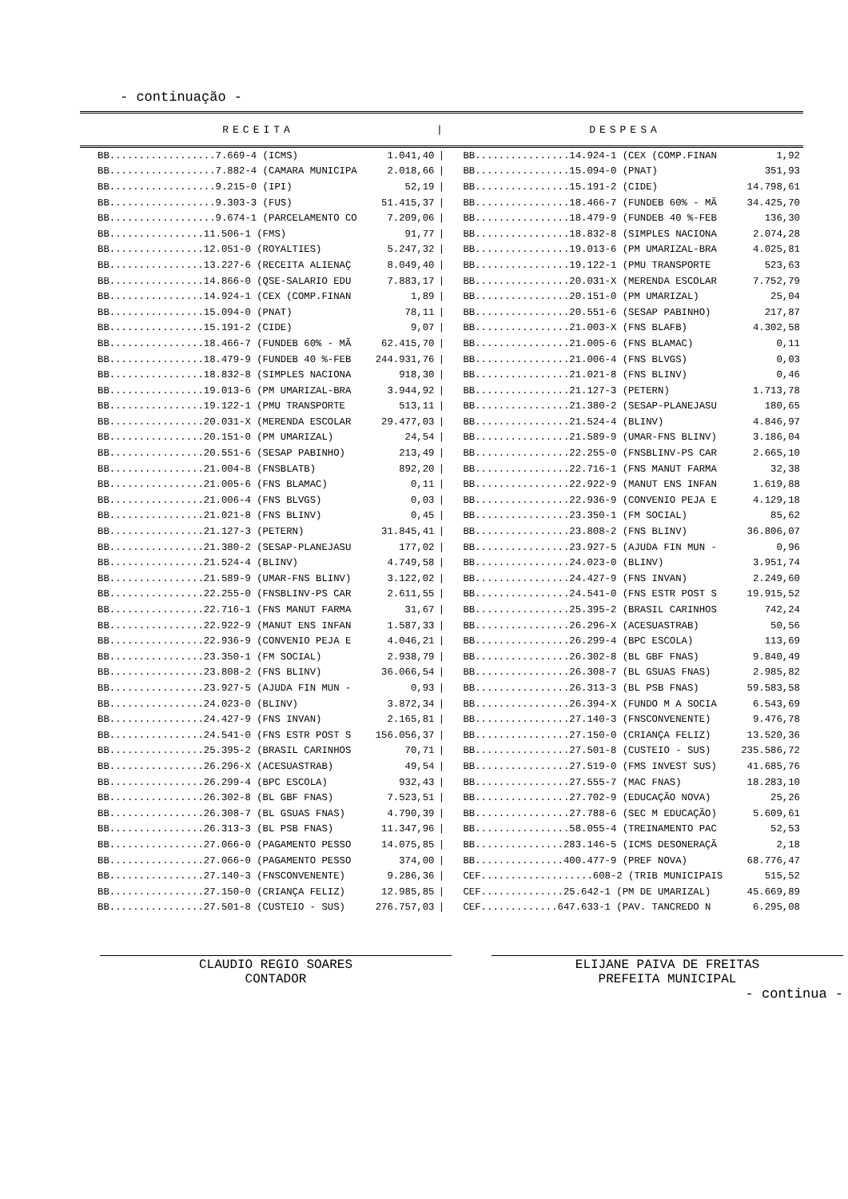- continuação -
| RECEITA | / | DESPESA |
| BB..................7.669-4 (ICMS) | 1.041,40 | / | BB................14.924-1 (CEX (COMP.FINAN | 1,92 |
| BB..................7.882-4 (CAMARA MUNICIPA | 2.018,66 | / | BB................15.094-0 (PNAT) | 351,93 |
| BB..................9.215-0 (IPI) | 52,19 | / | BB................15.191-2 (CIDE) | 14.798,61 |
| BB..................9.303-3 (FUS) | 51.415,37 | / | BB................18.466-7 (FUNDEB 60% - MÃ | 34.425,70 |
| BB..................9.674-1 (PARCELAMENTO CO | 7.209,06 | / | BB................18.479-9 (FUNDEB 40 %-FEB | 136,30 |
| BB................11.506-1 (FMS) | 91,77 | / | BB................18.832-8 (SIMPLES NACIONA | 2.074,28 |
| BB................12.051-0 (ROYALTIES) | 5.247,32 | / | BB................19.013-6 (PM UMARIZAL-BRA | 4.025,81 |
| BB................13.227-6 (RECEITA ALIENAÇ | 8.049,40 | / | BB................19.122-1 (PMU TRANSPORTE | 523,63 |
| BB................14.866-0 (QSE-SALARIO EDU | 7.883,17 | / | BB................20.031-X (MERENDA ESCOLAR | 7.752,79 |
| BB................14.924-1 (CEX (COMP.FINAN | 1,89 | / | BB................20.151-0 (PM UMARIZAL) | 25,04 |
| BB................15.094-0 (PNAT) | 78,11 | / | BB................20.551-6 (SESAP PABINHO) | 217,87 |
| BB................15.191-2 (CIDE) | 9,07 | / | BB................21.003-X (FNS BLAFB) | 4.302,58 |
| BB................18.466-7 (FUNDEB 60% - MÃ | 62.415,70 | / | BB................21.005-6 (FNS BLAMAC) | 0,11 |
| BB................18.479-9 (FUNDEB 40 %-FEB | 244.931,76 | / | BB................21.006-4 (FNS BLVGS) | 0,03 |
| BB................18.832-8 (SIMPLES NACIONA | 918,30 | / | BB................21.021-8 (FNS BLINV) | 0,46 |
| BB................19.013-6 (PM UMARIZAL-BRA | 3.944,92 | / | BB................21.127-3 (PETERN) | 1.713,78 |
| BB................19.122-1 (PMU TRANSPORTE | 513,11 | / | BB................21.380-2 (SESAP-PLANEJASU | 180,65 |
| BB................20.031-X (MERENDA ESCOLAR | 29.477,03 | / | BB................21.524-4 (BLINV) | 4.846,97 |
| BB................20.151-0 (PM UMARIZAL) | 24,54 | / | BB................21.589-9 (UMAR-FNS BLINV) | 3.186,04 |
| BB................20.551-6 (SESAP PABINHO) | 213,49 | / | BB................22.255-0 (FNSBLINV-PS CAR | 2.665,10 |
| BB................21.004-8 (FNSBLATB) | 892,20 | / | BB................22.716-1 (FNS MANUT FARMA | 32,38 |
| BB................21.005-6 (FNS BLAMAC) | 0,11 | / | BB................22.922-9 (MANUT ENS INFAN | 1.619,88 |
| BB................21.006-4 (FNS BLVGS) | 0,03 | / | BB................22.936-9 (CONVENIO PEJA E | 4.129,18 |
| BB................21.021-8 (FNS BLINV) | 0,45 | / | BB................23.350-1 (FM SOCIAL) | 85,62 |
| BB................21.127-3 (PETERN) | 31.845,41 | / | BB................23.808-2 (FNS BLINV) | 36.806,07 |
| BB................21.380-2 (SESAP-PLANEJASU | 177,02 | / | BB................23.927-5 (AJUDA FIN MUN - | 0,96 |
| BB................21.524-4 (BLINV) | 4.749,58 | / | BB................24.023-0 (BLINV) | 3.951,74 |
| BB................21.589-9 (UMAR-FNS BLINV) | 3.122,02 | / | BB................24.427-9 (FNS INVAN) | 2.249,60 |
| BB................22.255-0 (FNSBLINV-PS CAR | 2.611,55 | / | BB................24.541-0 (FNS ESTR POST S | 19.915,52 |
| BB................22.716-1 (FNS MANUT FARMA | 31,67 | / | BB................25.395-2 (BRASIL CARINHOS | 742,24 |
| BB................22.922-9 (MANUT ENS INFAN | 1.587,33 | / | BB................26.296-X (ACESUASTRAB) | 50,56 |
| BB................22.936-9 (CONVENIO PEJA E | 4.046,21 | / | BB................26.299-4 (BPC ESCOLA) | 113,69 |
| BB................23.350-1 (FM SOCIAL) | 2.938,79 | / | BB................26.302-8 (BL GBF FNAS) | 9.840,49 |
| BB................23.808-2 (FNS BLINV) | 36.066,54 | / | BB................26.308-7 (BL GSUAS FNAS) | 2.985,82 |
| BB................23.927-5 (AJUDA FIN MUN - | 0,93 | / | BB................26.313-3 (BL PSB FNAS) | 59.583,58 |
| BB................24.023-0 (BLINV) | 3.872,34 | / | BB................26.394-X (FUNDO M A SOCIA | 6.543,69 |
| BB................24.427-9 (FNS INVAN) | 2.165,81 | / | BB................27.140-3 (FNSCONVENENTE) | 9.476,78 |
| BB................24.541-0 (FNS ESTR POST S | 156.056,37 | / | BB................27.150-0 (CRIANÇA FELIZ) | 13.520,36 |
| BB................25.395-2 (BRASIL CARINHOS | 70,71 | / | BB................27.501-8 (CUSTEIO - SUS) | 235.586,72 |
| BB................26.296-X (ACESUASTRAB) | 49,54 | / | BB................27.519-0 (FMS INVEST SUS) | 41.685,76 |
| BB................26.299-4 (BPC ESCOLA) | 932,43 | / | BB................27.555-7 (MAC FNAS) | 18.283,10 |
| BB................26.302-8 (BL GBF FNAS) | 7.523,51 | / | BB................27.702-9 (EDUCAÇÃO NOVA) | 25,26 |
| BB................26.308-7 (BL GSUAS FNAS) | 4.790,39 | / | BB................27.788-6 (SEC M EDUCAÇÃO) | 5.609,61 |
| BB................26.313-3 (BL PSB FNAS) | 11.347,96 | / | BB................58.055-4 (TREINAMENTO PAC | 52,53 |
| BB................27.066-0 (PAGAMENTO PESSO | 14.075,85 | / | BB...............283.146-5 (ICMS DESONERAÇÃ | 2,18 |
| BB................27.066-0 (PAGAMENTO PESSO | 374,00 | / | BB...............400.477-9 (PREF NOVA) | 68.776,47 |
| BB................27.140-3 (FNSCONVENENTE) | 9.286,36 | / | CEF...................608-2 (TRIB MUNICIPAIS | 515,52 |
| BB................27.150-0 (CRIANÇA FELIZ) | 12.985,85 | / | CEF..............25.642-1 (PM DE UMARIZAL) | 45.669,89 |
| BB................27.501-8 (CUSTEIO - SUS) | 276.757,03 | / | CEF.............647.633-1 (PAV. TANCREDO N | 6.295,08 |
CLAUDIO REGIO SOARES
CONTADOR
ELIJANE PAIVA DE FREITAS
PREFEITA MUNICIPAL
- continua -